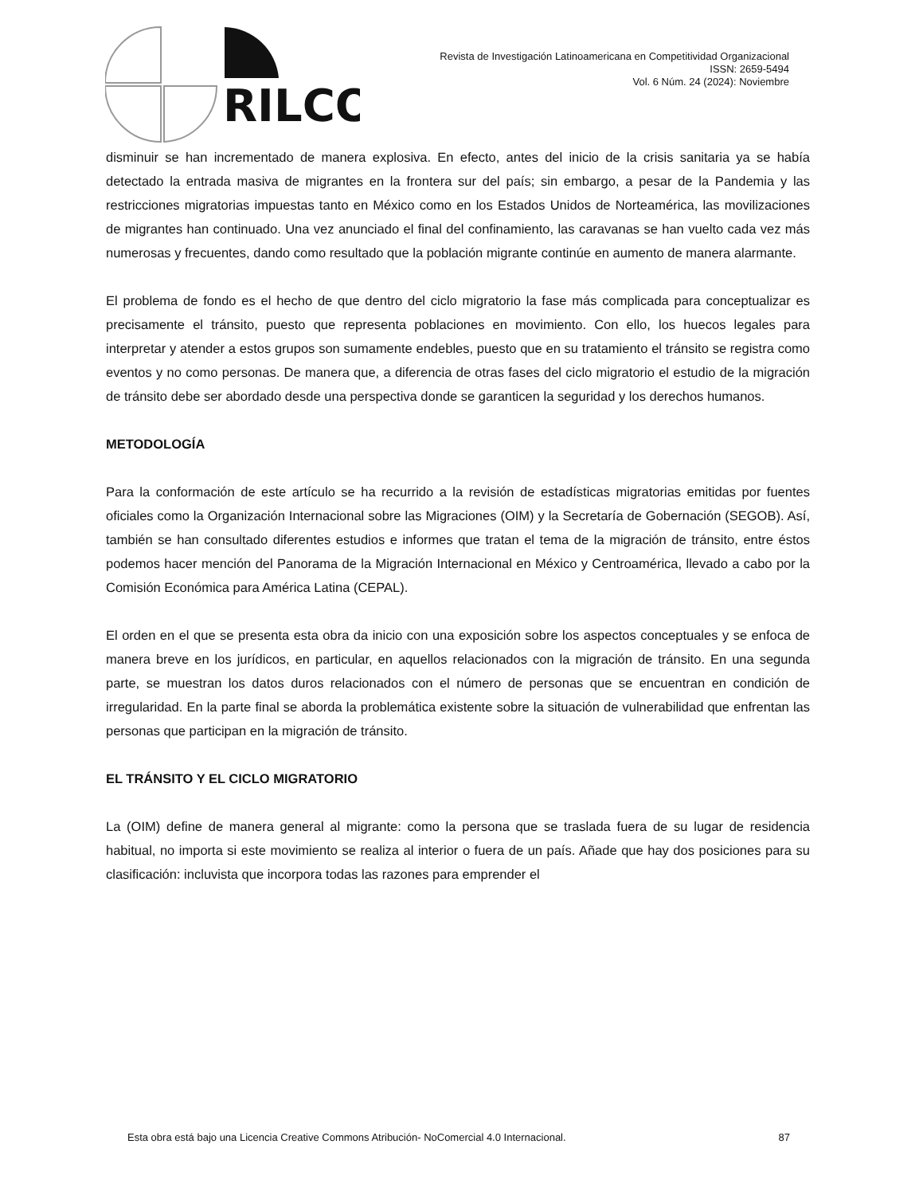RILCO
Revista de Investigación Latinoamericana en Competitividad Organizacional
ISSN: 2659-5494
Vol. 6 Núm. 24 (2024): Noviembre
disminuir se han incrementado de manera explosiva. En efecto, antes del inicio de la crisis sanitaria ya se había detectado la entrada masiva de migrantes en la frontera sur del país; sin embargo, a pesar de la Pandemia y las restricciones migratorias impuestas tanto en México como en los Estados Unidos de Norteamérica, las movilizaciones de migrantes han continuado. Una vez anunciado el final del confinamiento, las caravanas se han vuelto cada vez más numerosas y frecuentes, dando como resultado que la población migrante continúe en aumento de manera alarmante.
El problema de fondo es el hecho de que dentro del ciclo migratorio la fase más complicada para conceptualizar es precisamente el tránsito, puesto que representa poblaciones en movimiento. Con ello, los huecos legales para interpretar y atender a estos grupos son sumamente endebles, puesto que en su tratamiento el tránsito se registra como eventos y no como personas. De manera que, a diferencia de otras fases del ciclo migratorio el estudio de la migración de tránsito debe ser abordado desde una perspectiva donde se garanticen la seguridad y los derechos humanos.
METODOLOGÍA
Para la conformación de este artículo se ha recurrido a la revisión de estadísticas migratorias emitidas por fuentes oficiales como la Organización Internacional sobre las Migraciones (OIM) y la Secretaría de Gobernación (SEGOB). Así, también se han consultado diferentes estudios e informes que tratan el tema de la migración de tránsito, entre éstos podemos hacer mención del Panorama de la Migración Internacional en México y Centroamérica, llevado a cabo por la Comisión Económica para América Latina (CEPAL).
El orden en el que se presenta esta obra da inicio con una exposición sobre los aspectos conceptuales y se enfoca de manera breve en los jurídicos, en particular, en aquellos relacionados con la migración de tránsito. En una segunda parte, se muestran los datos duros relacionados con el número de personas que se encuentran en condición de irregularidad. En la parte final se aborda la problemática existente sobre la situación de vulnerabilidad que enfrentan las personas que participan en la migración de tránsito.
EL TRÁNSITO Y EL CICLO MIGRATORIO
La (OIM) define de manera general al migrante: como la persona que se traslada fuera de su lugar de residencia habitual, no importa si este movimiento se realiza al interior o fuera de un país. Añade que hay dos posiciones para su clasificación: incluvista que incorpora todas las razones para emprender el
Esta obra está bajo una Licencia Creative Commons Atribución- NoComercial 4.0 Internacional. 87